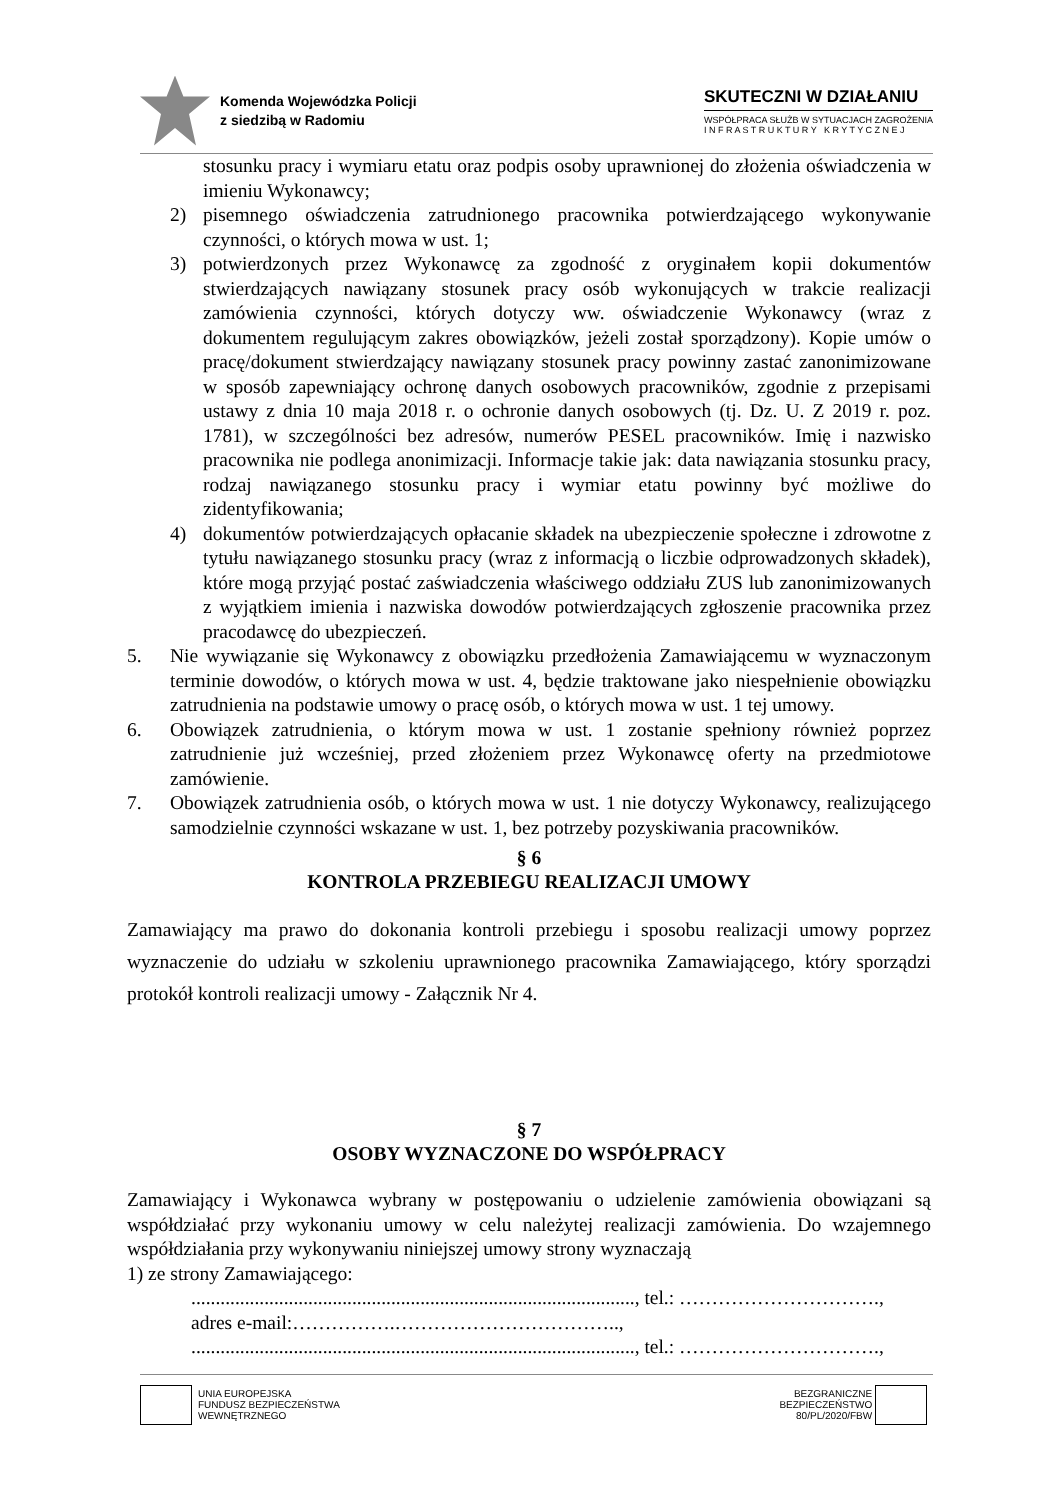Komenda Wojewódzka Policji
z siedzibą w Radomiu
SKUTECZNI W DZIAŁANIU
WSPÓŁPRACA SŁUŻB W SYTUACJACH ZAGROŻENIA
I N F R A S T R U K T U R Y K R Y T Y C Z N E J
stosunku pracy i wymiaru etatu oraz podpis osoby uprawnionej do złożenia oświadczenia w imieniu Wykonawcy;
2) pisemnego oświadczenia zatrudnionego pracownika potwierdzającego wykonywanie czynności, o których mowa w ust. 1;
3) potwierdzonych przez Wykonawcę za zgodność z oryginałem kopii dokumentów stwierdzających nawiązany stosunek pracy osób wykonujących w trakcie realizacji zamówienia czynności, których dotyczy ww. oświadczenie Wykonawcy (wraz z dokumentem regulującym zakres obowiązków, jeżeli został sporządzony). Kopie umów o pracę/dokument stwierdzający nawiązany stosunek pracy powinny zastać zanonimizowane w sposób zapewniający ochronę danych osobowych pracowników, zgodnie z przepisami ustawy z dnia 10 maja 2018 r. o ochronie danych osobowych (tj. Dz. U. Z 2019 r. poz. 1781), w szczególności bez adresów, numerów PESEL pracowników. Imię i nazwisko pracownika nie podlega anonimizacji. Informacje takie jak: data nawiązania stosunku pracy, rodzaj nawiązanego stosunku pracy i wymiar etatu powinny być możliwe do zidentyfikowania;
4) dokumentów potwierdzających opłacanie składek na ubezpieczenie społeczne i zdrowotne z tytułu nawiązanego stosunku pracy (wraz z informacją o liczbie odprowadzonych składek), które mogą przyjąć postać zaświadczenia właściwego oddziału ZUS lub zanonimizowanych z wyjątkiem imienia i nazwiska dowodów potwierdzających zgłoszenie pracownika przez pracodawcę do ubezpieczeń.
5. Nie wywiązanie się Wykonawcy z obowiązku przedłożenia Zamawiającemu w wyznaczonym terminie dowodów, o których mowa w ust. 4, będzie traktowane jako niespełnienie obowiązku zatrudnienia na podstawie umowy o pracę osób, o których mowa w ust. 1 tej umowy.
6. Obowiązek zatrudnienia, o którym mowa w ust. 1 zostanie spełniony również poprzez zatrudnienie już wcześniej, przed złożeniem przez Wykonawcę oferty na przedmiotowe zamówienie.
7. Obowiązek zatrudnienia osób, o których mowa w ust. 1 nie dotyczy Wykonawcy, realizującego samodzielnie czynności wskazane w ust. 1, bez potrzeby pozyskiwania pracowników.
§ 6
KONTROLA PRZEBIEGU REALIZACJI UMOWY
Zamawiający ma prawo do dokonania kontroli przebiegu i sposobu realizacji umowy poprzez wyznaczenie do udziału w szkoleniu uprawnionego pracownika Zamawiającego, który sporządzi protokół kontroli realizacji umowy - Załącznik Nr 4.
§ 7
OSOBY WYZNACZONE DO WSPÓŁPRACY
Zamawiający i Wykonawca wybrany w postępowaniu o udzielenie zamówienia obowiązani są współdziałać przy wykonaniu umowy w celu należytej realizacji zamówienia. Do wzajemnego współdziałania przy wykonywaniu niniejszej umowy strony wyznaczają
1) ze strony Zamawiającego:
..........................................................................................., tel.: ………………………….,
adres e-mail:…………….……………………………..,
..........................................................................................., tel.: ………………………….,
UNIA EUROPEJSKA
FUNDUSZ BEZPIECZEŃSTWA
WEWNĘTRZNEGO
BEZGRANICZNE
BEZPIECZEŃSTWO
80/PL/2020/FBW